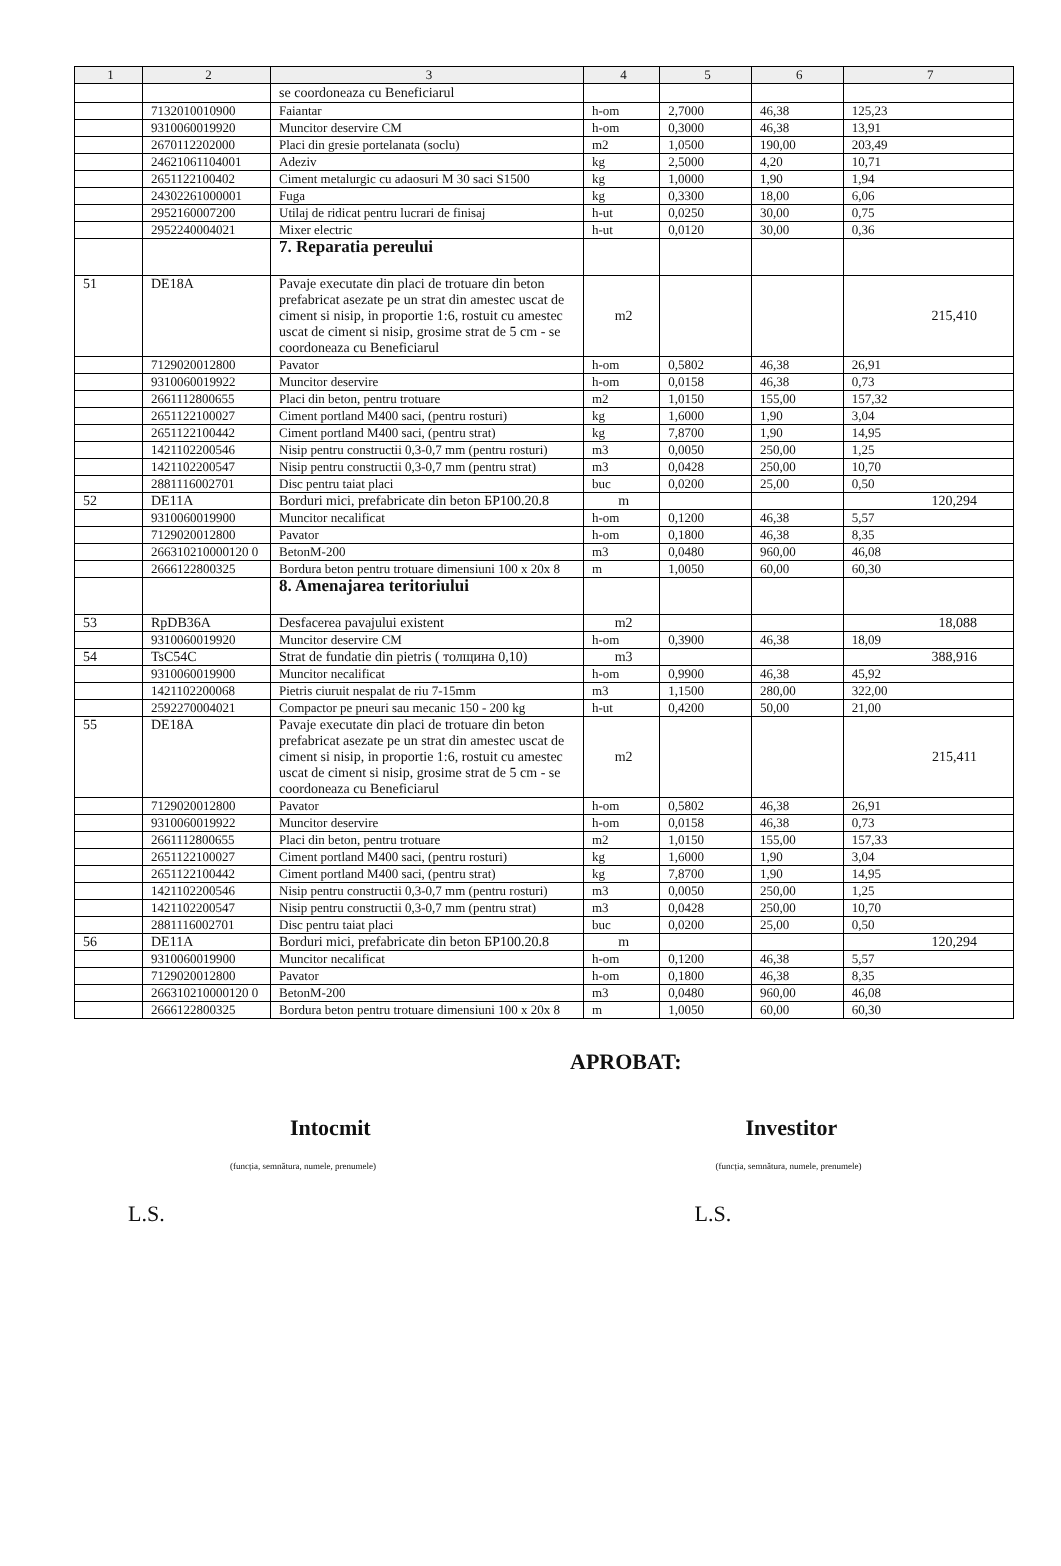| 1 | 2 | 3 | 4 | 5 | 6 | 7 |
| --- | --- | --- | --- | --- | --- | --- |
| | | se coordoneaza cu Beneficiarul | | | | |
| | 7132010010900 | Faiantar | h-om | 2,7000 | 46,38 | 125,23 |
| | 9310060019920 | Muncitor deservire CM | h-om | 0,3000 | 46,38 | 13,91 |
| | 2670112202000 | Placi din gresie portelanata (soclu) | m2 | 1,0500 | 190,00 | 203,49 |
| | 24621061104001 | Adeziv | kg | 2,5000 | 4,20 | 10,71 |
| | 2651122100402 | Ciment metalurgic cu adaosuri M 30 saci S1500 | kg | 1,0000 | 1,90 | 1,94 |
| | 24302261000001 | Fuga | kg | 0,3300 | 18,00 | 6,06 |
| | 2952160007200 | Utilaj de ridicat pentru lucrari de finisaj | h-ut | 0,0250 | 30,00 | 0,75 |
| | 2952240004021 | Mixer electric | h-ut | 0,0120 | 30,00 | 0,36 |
| | | 7. Reparatia pereului | | | | |
| 51 | DE18A | Pavaje executate din placi de trotuare din beton prefabricat asezate pe un strat din amestec uscat de ciment si nisip, in proportie 1:6, rostuit cu amestec uscat de ciment si nisip, grosime strat de 5 cm - se coordoneaza cu Beneficiarul | m2 | | | 215,410 |
| | 7129020012800 | Pavator | h-om | 0,5802 | 46,38 | 26,91 |
| | 9310060019922 | Muncitor deservire | h-om | 0,0158 | 46,38 | 0,73 |
| | 2661112800655 | Placi din beton, pentru trotuare | m2 | 1,0150 | 155,00 | 157,32 |
| | 2651122100027 | Ciment portland M400 saci, (pentru rosturi) | kg | 1,6000 | 1,90 | 3,04 |
| | 2651122100442 | Ciment portland M400 saci, (pentru strat) | kg | 7,8700 | 1,90 | 14,95 |
| | 1421102200546 | Nisip pentru constructii 0,3-0,7 mm (pentru rosturi) | m3 | 0,0050 | 250,00 | 1,25 |
| | 1421102200547 | Nisip pentru constructii 0,3-0,7 mm (pentru strat) | m3 | 0,0428 | 250,00 | 10,70 |
| | 2881116002701 | Disc pentru taiat placi | buc | 0,0200 | 25,00 | 0,50 |
| 52 | DE11A | Borduri mici, prefabricate din beton БР100.20.8 | m | | | 120,294 |
| | 9310060019900 | Muncitor necalificat | h-om | 0,1200 | 46,38 | 5,57 |
| | 7129020012800 | Pavator | h-om | 0,1800 | 46,38 | 8,35 |
| | 266310210000120 0 | BetonM-200 | m3 | 0,0480 | 960,00 | 46,08 |
| | 2666122800325 | Bordura beton pentru trotuare dimensiuni 100 x 20x 8 | m | 1,0050 | 60,00 | 60,30 |
| | | 8. Amenajarea teritoriului | | | | |
| 53 | RpDB36A | Desfacerea pavajului existent | m2 | | | 18,088 |
| | 9310060019920 | Muncitor deservire CM | h-om | 0,3900 | 46,38 | 18,09 |
| 54 | TsC54C | Strat de fundatie din pietris ( толщина 0,10) | m3 | | | 388,916 |
| | 9310060019900 | Muncitor necalificat | h-om | 0,9900 | 46,38 | 45,92 |
| | 1421102200068 | Pietris ciuruit nespalat de riu 7-15mm | m3 | 1,1500 | 280,00 | 322,00 |
| | 2592270004021 | Compactor pe pneuri sau mecanic 150 - 200 kg | h-ut | 0,4200 | 50,00 | 21,00 |
| 55 | DE18A | Pavaje executate din placi de trotuare din beton prefabricat asezate pe un strat din amestec uscat de ciment si nisip, in proportie 1:6, rostuit cu amestec uscat de ciment si nisip, grosime strat de 5 cm - se coordoneaza cu Beneficiarul | m2 | | | 215,411 |
| | 7129020012800 | Pavator | h-om | 0,5802 | 46,38 | 26,91 |
| | 9310060019922 | Muncitor deservire | h-om | 0,0158 | 46,38 | 0,73 |
| | 2661112800655 | Placi din beton, pentru trotuare | m2 | 1,0150 | 155,00 | 157,33 |
| | 2651122100027 | Ciment portland M400 saci, (pentru rosturi) | kg | 1,6000 | 1,90 | 3,04 |
| | 2651122100442 | Ciment portland M400 saci, (pentru strat) | kg | 7,8700 | 1,90 | 14,95 |
| | 1421102200546 | Nisip pentru constructii 0,3-0,7 mm (pentru rosturi) | m3 | 0,0050 | 250,00 | 1,25 |
| | 1421102200547 | Nisip pentru constructii 0,3-0,7 mm (pentru strat) | m3 | 0,0428 | 250,00 | 10,70 |
| | 2881116002701 | Disc pentru taiat placi | buc | 0,0200 | 25,00 | 0,50 |
| 56 | DE11A | Borduri mici, prefabricate din beton БР100.20.8 | m | | | 120,294 |
| | 9310060019900 | Muncitor necalificat | h-om | 0,1200 | 46,38 | 5,57 |
| | 7129020012800 | Pavator | h-om | 0,1800 | 46,38 | 8,35 |
| | 266310210000120 0 | BetonM-200 | m3 | 0,0480 | 960,00 | 46,08 |
| | 2666122800325 | Bordura beton pentru trotuare dimensiuni 100 x 20x 8 | m | 1,0050 | 60,00 | 60,30 |
APROBAT:
Intocmit Investitor
(funcția, semnătura, numele, prenumele) (funcția, semnătura, numele, prenumele)
L.S. L.S.